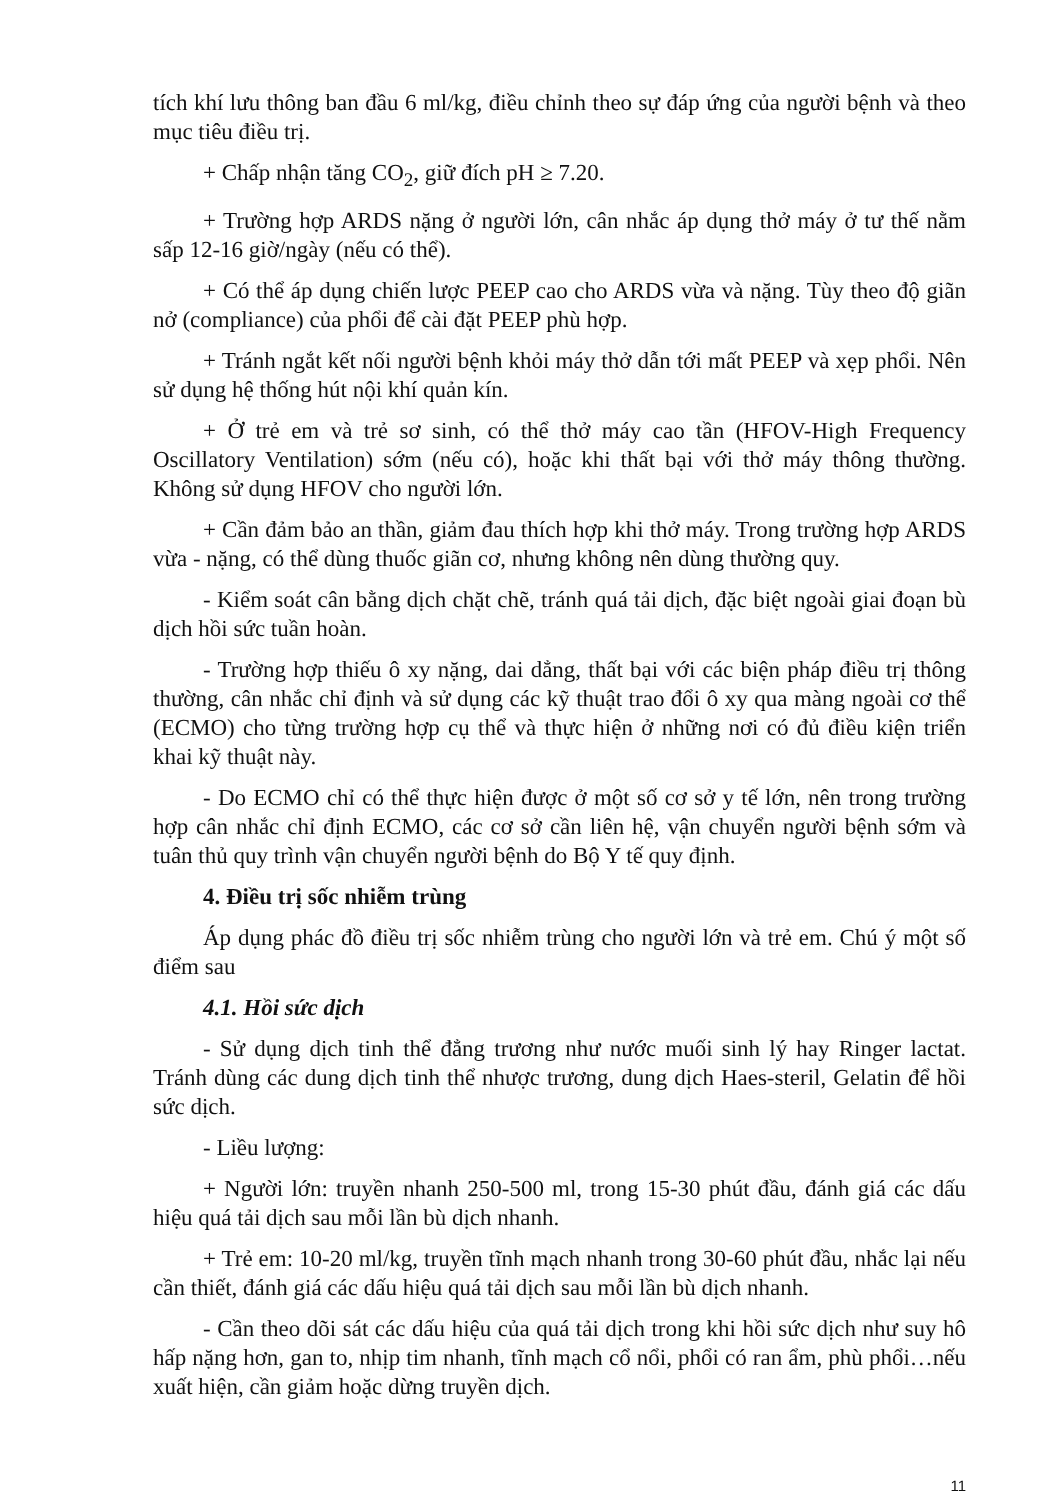tích khí lưu thông ban đầu 6 ml/kg, điều chỉnh theo sự đáp ứng của người bệnh và theo mục tiêu điều trị.
+ Chấp nhận tăng CO<sub>2</sub>, giữ đích pH ≥ 7.20.
+ Trường hợp ARDS nặng ở người lớn, cân nhắc áp dụng thở máy ở tư thế nằm sấp 12-16 giờ/ngày (nếu có thể).
+ Có thể áp dụng chiến lược PEEP cao cho ARDS vừa và nặng. Tùy theo độ giãn nở (compliance) của phổi để cài đặt PEEP phù hợp.
+ Tránh ngắt kết nối người bệnh khỏi máy thở dẫn tới mất PEEP và xẹp phổi. Nên sử dụng hệ thống hút nội khí quản kín.
+ Ở trẻ em và trẻ sơ sinh, có thể thở máy cao tần (HFOV-High Frequency Oscillatory Ventilation) sớm (nếu có), hoặc khi thất bại với thở máy thông thường. Không sử dụng HFOV cho người lớn.
+ Cần đảm bảo an thần, giảm đau thích hợp khi thở máy. Trong trường hợp ARDS vừa - nặng, có thể dùng thuốc giãn cơ, nhưng không nên dùng thường quy.
- Kiểm soát cân bằng dịch chặt chẽ, tránh quá tải dịch, đặc biệt ngoài giai đoạn bù dịch hồi sức tuần hoàn.
- Trường hợp thiếu ô xy nặng, dai dẳng, thất bại với các biện pháp điều trị thông thường, cân nhắc chỉ định và sử dụng các kỹ thuật trao đổi ô xy qua màng ngoài cơ thể (ECMO) cho từng trường hợp cụ thể và thực hiện ở những nơi có đủ điều kiện triển khai kỹ thuật này.
- Do ECMO chỉ có thể thực hiện được ở một số cơ sở y tế lớn, nên trong trường hợp cân nhắc chỉ định ECMO, các cơ sở cần liên hệ, vận chuyển người bệnh sớm và tuân thủ quy trình vận chuyển người bệnh do Bộ Y tế quy định.
4. Điều trị sốc nhiễm trùng
Áp dụng phác đồ điều trị sốc nhiễm trùng cho người lớn và trẻ em. Chú ý một số điểm sau
4.1. Hồi sức dịch
- Sử dụng dịch tinh thể đẳng trương như nước muối sinh lý hay Ringer lactat. Tránh dùng các dung dịch tinh thể nhược trương, dung dịch Haes-steril, Gelatin để hồi sức dịch.
- Liều lượng:
+ Người lớn: truyền nhanh 250-500 ml, trong 15-30 phút đầu, đánh giá các dấu hiệu quá tải dịch sau mỗi lần bù dịch nhanh.
+ Trẻ em: 10-20 ml/kg, truyền tĩnh mạch nhanh trong 30-60 phút đầu, nhắc lại nếu cần thiết, đánh giá các dấu hiệu quá tải dịch sau mỗi lần bù dịch nhanh.
- Cần theo dõi sát các dấu hiệu của quá tải dịch trong khi hồi sức dịch như suy hô hấp nặng hơn, gan to, nhịp tim nhanh, tĩnh mạch cổ nổi, phổi có ran ẩm, phù phổi…nếu xuất hiện, cần giảm hoặc dừng truyền dịch.
11